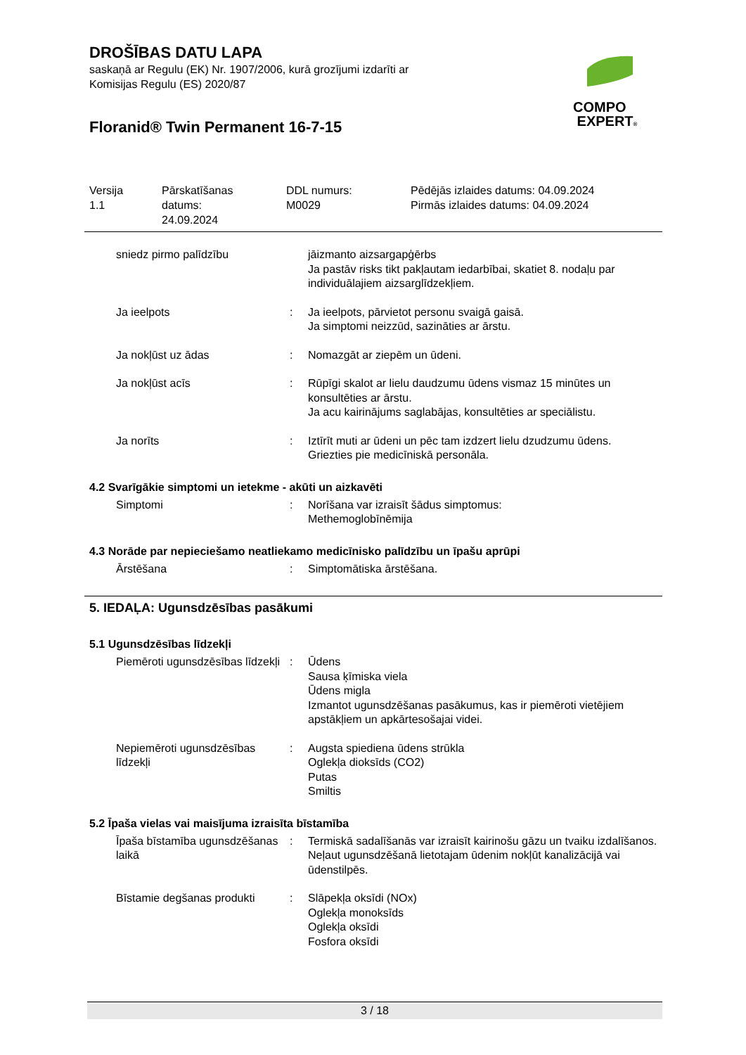DROŠĪBAS DATU LAPA
saskaņā ar Regulu (EK) Nr. 1907/2006, kurā grozījumi izdarīti ar
Komisijas Regulu (ES) 2020/87
Floranid® Twin Permanent 16-7-15
COMPO
EXPERT®
Versija
1.1
Pārskatīšanas
datums:
24.09.2024
DDL numurs:
M0029
Pēdējās izlaides datums: 04.09.2024
Pirmās izlaides datums: 04.09.2024
| sniedz pirmo palīdzību | | jāizmanto aizsargapģērbs Ja pastāv risks tikt pakļautam iedarbībai, skatiet 8. nodaļu par individuālajiem aizsarglīdzekļiem. |
| Ja ieelpots | : | Ja ieelpots, pārvietot personu svaigā gaisā. Ja simptomi neizzūd, sazināties ar ārstu. |
| Ja nokļūst uz ādas | : | Nomazgāt ar ziepēm un ūdeni. |
| Ja nokļūst acīs | : | Rūpīgi skalot ar lielu daudzumu ūdens vismaz 15 minūtes un konsultēties ar ārstu. Ja acu kairinājums saglabājas, konsultēties ar speciālistu. |
| Ja norīts | : | Iztīrīt muti ar ūdeni un pēc tam izdzert lielu dzudzumu ūdens. Griezties pie medicīniskā personāla. |
4.2 Svarīgākie simptomi un ietekme - akūti un aizkavēti
| Simptomi | : | Norīšana var izraisīt šādus simptomus: Methemoglobīnēmija |
4.3 Norāde par nepieciešamo neatliekamo medicīnisko palīdzību un īpašu aprūpi
| Ārstēšana | : | Simptomātiska ārstēšana. |
5. IEDAĻA: Ugunsdzēsības pasākumi
5.1 Ugunsdzēsības līdzekļi
| Piemēroti ugunsdzēsības līdzekļi | : | Ūdens Sausa ķīmiska viela Ūdens migla Izmantot ugunsdzēšanas pasākumus, kas ir piemēroti vietējiem apstākļiem un apkārtesošajai videi. |
| Nepiemēroti ugunsdzēsības līdzekļi | : | Augsta spiediena ūdens strūkla Oglekļa dioksīds (CO2) Putas Smiltis |
5.2 Īpaša vielas vai maisījuma izraisīta bīstamība
| Īpaša bīstamība ugunsdzēšanas laikā | : | Termiskā sadalīšanās var izraisīt kairinošu gāzu un tvaiku izdalīšanos. Neļaut ugunsdzēšanā lietotajam ūdenim nokļūt kanalizācijā vai ūdenstilpēs. |
| Bīstamie degšanas produkti | : | Slāpekļa oksīdi (NOx) Oglekļa monoksīds Oglekļa oksīdi Fosfora oksīdi |
3 / 18